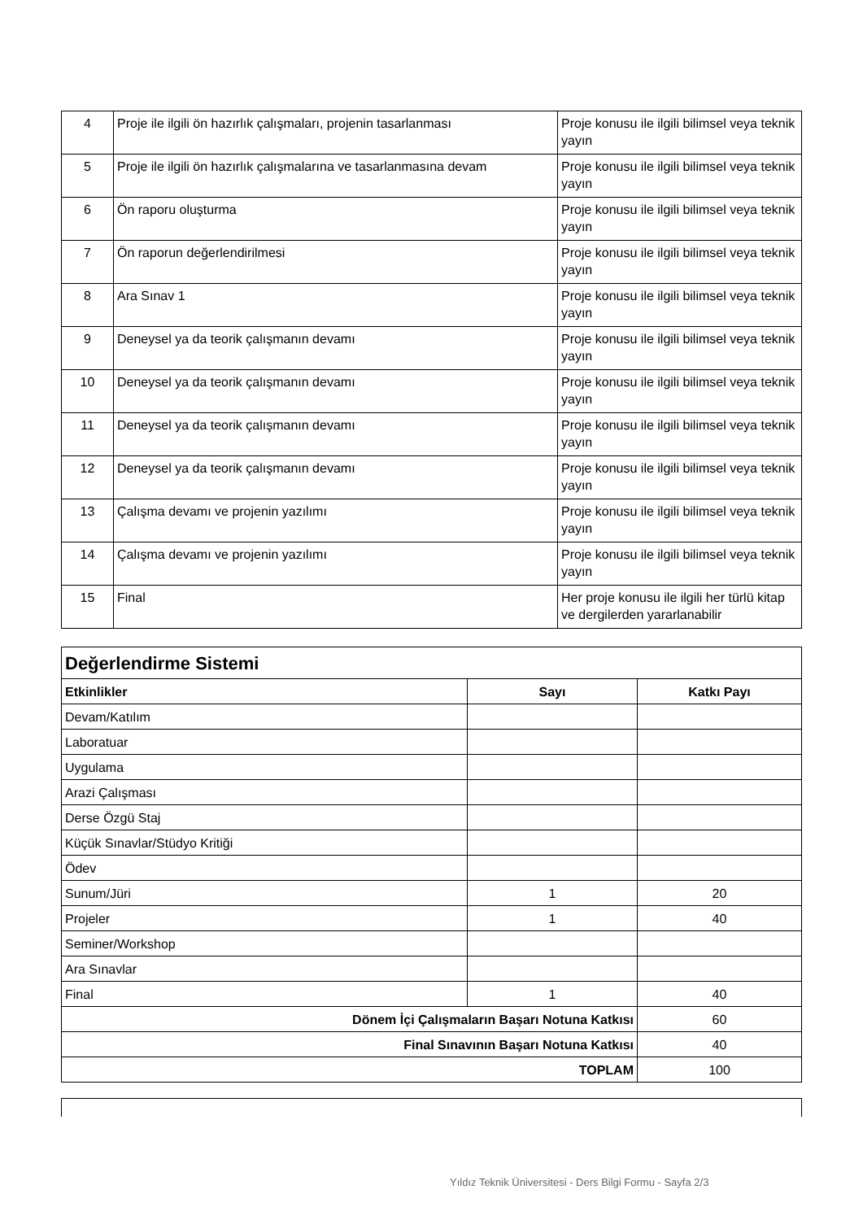| 4 | Proje ile ilgili ön hazırlık çalışmaları, projenin tasarlanması | Proje konusu ile ilgili bilimsel veya teknik yayın |
| 5 | Proje ile ilgili ön hazırlık çalışmalarına ve tasarlanmasına devam | Proje konusu ile ilgili bilimsel veya teknik yayın |
| 6 | Ön raporu oluşturma | Proje konusu ile ilgili bilimsel veya teknik yayın |
| 7 | Ön raporun değerlendirilmesi | Proje konusu ile ilgili bilimsel veya teknik yayın |
| 8 | Ara Sınav 1 | Proje konusu ile ilgili bilimsel veya teknik yayın |
| 9 | Deneysel ya da teorik çalışmanın devamı | Proje konusu ile ilgili bilimsel veya teknik yayın |
| 10 | Deneysel ya da teorik çalışmanın devamı | Proje konusu ile ilgili bilimsel veya teknik yayın |
| 11 | Deneysel ya da teorik çalışmanın devamı | Proje konusu ile ilgili bilimsel veya teknik yayın |
| 12 | Deneysel ya da teorik çalışmanın devamı | Proje konusu ile ilgili bilimsel veya teknik yayın |
| 13 | Çalışma devamı ve projenin yazılımı | Proje konusu ile ilgili bilimsel veya teknik yayın |
| 14 | Çalışma devamı ve projenin yazılımı | Proje konusu ile ilgili bilimsel veya teknik yayın |
| 15 | Final | Her proje konusu ile ilgili her türlü kitap ve dergilerden yararlanabilir |
| Değerlendirme Sistemi | | |
| --- | --- | --- |
| Etkinlikler | Sayı | Katkı Payı |
| Devam/Katılım | | |
| Laboratuar | | |
| Uygulama | | |
| Arazi Çalışması | | |
| Derse Özgü Staj | | |
| Küçük Sınavlar/Stüdyo Kritiği | | |
| Ödev | | |
| Sunum/Jüri | 1 | 20 |
| Projeler | 1 | 40 |
| Seminer/Workshop | | |
| Ara Sınavlar | | |
| Final | 1 | 40 |
| Dönem İçi Çalışmaların Başarı Notuna Katkısı | | 60 |
| Final Sınavının Başarı Notuna Katkısı | | 40 |
| TOPLAM | | 100 |
Yıldız Teknik Üniversitesi - Ders Bilgi Formu - Sayfa 2/3